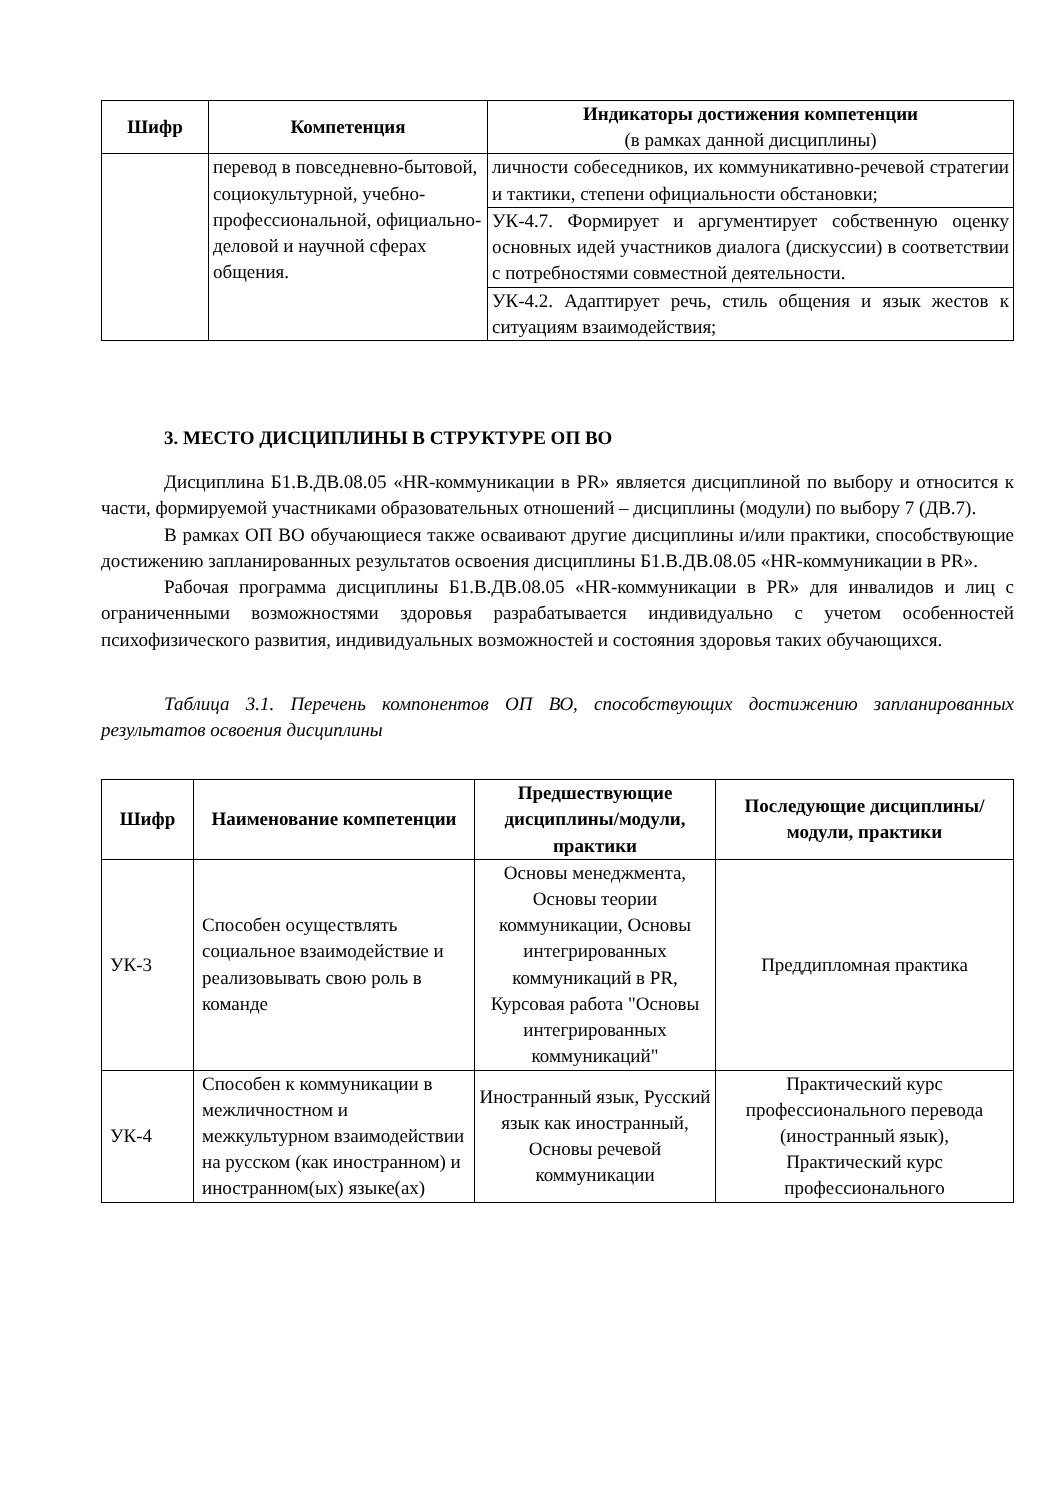| Шифр | Компетенция | Индикаторы достижения компетенции (в рамках данной дисциплины) |
| --- | --- | --- |
| | перевод в повседневно-бытовой, социокультурной, учебно-профессиональной, официально-деловой и научной сферах общения. | личности собеседников, их коммуникативно-речевой стратегии и тактики, степени официальности обстановки; |
| | | УК-4.7. Формирует и аргументирует собственную оценку основных идей участников диалога (дискуссии) в соответствии с потребностями совместной деятельности. |
| | | УК-4.2. Адаптирует речь, стиль общения и язык жестов к ситуациям взаимодействия; |
3. МЕСТО ДИСЦИПЛИНЫ В СТРУКТУРЕ ОП ВО
Дисциплина Б1.В.ДВ.08.05 «HR-коммуникации в PR» является дисциплиной по выбору и относится к части, формируемой участниками образовательных отношений – дисциплины (модули) по выбору 7 (ДВ.7).
В рамках ОП ВО обучающиеся также осваивают другие дисциплины и/или практики, способствующие достижению запланированных результатов освоения дисциплины Б1.В.ДВ.08.05 «HR-коммуникации в PR».
Рабочая программа дисциплины Б1.В.ДВ.08.05 «HR-коммуникации в PR» для инвалидов и лиц с ограниченными возможностями здоровья разрабатывается индивидуально с учетом особенностей психофизического развития, индивидуальных возможностей и состояния здоровья таких обучающихся.
Таблица 3.1. Перечень компонентов ОП ВО, способствующих достижению запланированных результатов освоения дисциплины
| Шифр | Наименование компетенции | Предшествующие дисциплины/модули, практики | Последующие дисциплины/модули, практики |
| --- | --- | --- | --- |
| УК-3 | Способен осуществлять социальное взаимодействие и реализовывать свою роль в команде | Основы менеджмента, Основы теории коммуникации, Основы интегрированных коммуникаций в PR, Курсовая работа "Основы интегрированных коммуникаций" | Преддипломная практика |
| УК-4 | Способен к коммуникации в межличностном и межкультурном взаимодействии на русском (как иностранном) и иностранном(ых) языке(ах) | Иностранный язык, Русский язык как иностранный, Основы речевой коммуникации | Практический курс профессионального перевода (иностранный язык), Практический курс профессионального |